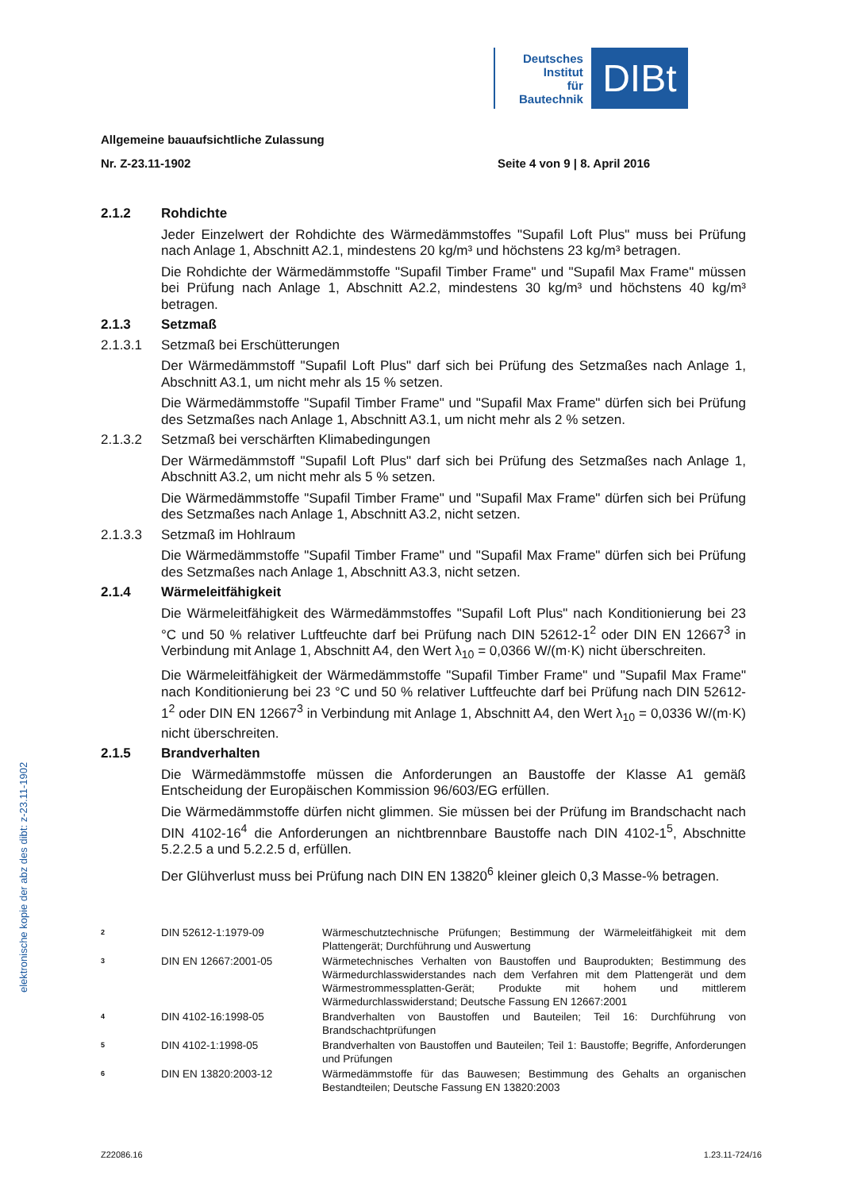Deutsches
Institut
für
Bautechnik
DIBt
elektronische kopie der abz des dibt: z-23.11-1902
Allgemeine bauaufsichtliche Zulassung
Nr. Z-23.11-1902 Seite 4 von 9 | 8. April 2016
2.1.2 Rohdichte
Jeder Einzelwert der Rohdichte des Wärmedämmstoffes "Supafil Loft Plus" muss bei Prüfung nach Anlage 1, Abschnitt A2.1, mindestens 20 kg/m³ und höchstens 23 kg/m³ betragen.
Die Rohdichte der Wärmedämmstoffe "Supafil Timber Frame" und "Supafil Max Frame" müssen bei Prüfung nach Anlage 1, Abschnitt A2.2, mindestens 30 kg/m³ und höchstens 40 kg/m³ betragen.
2.1.3 Setzmaß
2.1.3.1 Setzmaß bei Erschütterungen
Der Wärmedämmstoff "Supafil Loft Plus" darf sich bei Prüfung des Setzmaßes nach Anlage 1, Abschnitt A3.1, um nicht mehr als 15 % setzen.
Die Wärmedämmstoffe "Supafil Timber Frame" und "Supafil Max Frame" dürfen sich bei Prüfung des Setzmaßes nach Anlage 1, Abschnitt A3.1, um nicht mehr als 2 % setzen.
2.1.3.2 Setzmaß bei verschärften Klimabedingungen
Der Wärmedämmstoff "Supafil Loft Plus" darf sich bei Prüfung des Setzmaßes nach Anlage 1, Abschnitt A3.2, um nicht mehr als 5 % setzen.
Die Wärmedämmstoffe "Supafil Timber Frame" und "Supafil Max Frame" dürfen sich bei Prüfung des Setzmaßes nach Anlage 1, Abschnitt A3.2, nicht setzen.
2.1.3.3 Setzmaß im Hohlraum
Die Wärmedämmstoffe "Supafil Timber Frame" und "Supafil Max Frame" dürfen sich bei Prüfung des Setzmaßes nach Anlage 1, Abschnitt A3.3, nicht setzen.
2.1.4 Wärmeleitfähigkeit
Die Wärmeleitfähigkeit des Wärmedämmstoffes "Supafil Loft Plus" nach Konditionierung bei 23 °C und 50 % relativer Luftfeuchte darf bei Prüfung nach DIN 52612-1<sup>2</sup> oder DIN EN 12667<sup>3</sup> in Verbindung mit Anlage 1, Abschnitt A4, den Wert λ<sub>10</sub> = 0,0366 W/(m·K) nicht überschreiten.
Die Wärmeleitfähigkeit der Wärmedämmstoffe "Supafil Timber Frame" und "Supafil Max Frame" nach Konditionierung bei 23 °C und 50 % relativer Luftfeuchte darf bei Prüfung nach DIN 52612-1<sup>2</sup> oder DIN EN 12667<sup>3</sup> in Verbindung mit Anlage 1, Abschnitt A4, den Wert λ<sub>10</sub> = 0,0336 W/(m·K) nicht überschreiten.
2.1.5 Brandverhalten
Die Wärmedämmstoffe müssen die Anforderungen an Baustoffe der Klasse A1 gemäß Entscheidung der Europäischen Kommission 96/603/EG erfüllen.
Die Wärmedämmstoffe dürfen nicht glimmen. Sie müssen bei der Prüfung im Brandschacht nach DIN 4102-16<sup>4</sup> die Anforderungen an nichtbrennbare Baustoffe nach DIN 4102-1<sup>5</sup>, Abschnitte 5.2.2.5 a und 5.2.2.5 d, erfüllen.
Der Glühverlust muss bei Prüfung nach DIN EN 13820<sup>6</sup> kleiner gleich 0,3 Masse-% betragen.
2 DIN 52612-1:1979-09 Wärmeschutztechnische Prüfungen; Bestimmung der Wärmeleitfähigkeit mit dem Plattengerät; Durchführung und Auswertung
3 DIN EN 12667:2001-05 Wärmetechnisches Verhalten von Baustoffen und Bauprodukten; Bestimmung des Wärmedurchlasswiderstandes nach dem Verfahren mit dem Plattengerät und dem Wärmestrommessplatten-Gerät; Produkte mit hohem und mittlerem Wärmedurchlasswiderstand; Deutsche Fassung EN 12667:2001
4 DIN 4102-16:1998-05 Brandverhalten von Baustoffen und Bauteilen; Teil 16: Durchführung von Brandschachtprüfungen
5 DIN 4102-1:1998-05 Brandverhalten von Baustoffen und Bauteilen; Teil 1: Baustoffe; Begriffe, Anforderungen und Prüfungen
6 DIN EN 13820:2003-12 Wärmedämmstoffe für das Bauwesen; Bestimmung des Gehalts an organischen Bestandteilen; Deutsche Fassung EN 13820:2003
Z22086.16 1.23.11-724/16